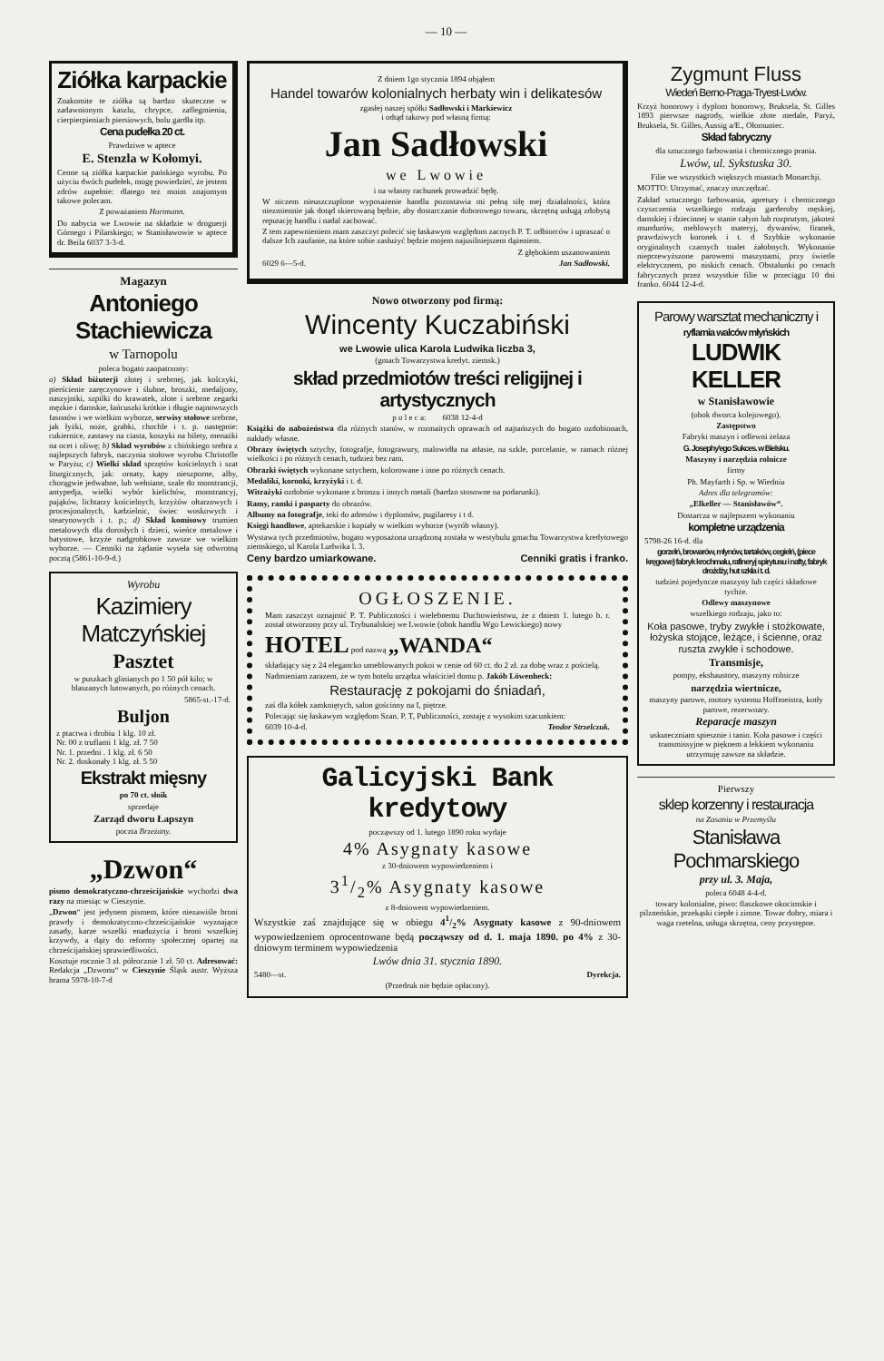— 10 —
Ziółka karpackie
Znakomite te ziółka są bardzo skuteczne w zadawnionym kaszlu, chrypce, zaflegmieniu, cierpierpieniach piersiowych, bolu gardła itp.
Cena pudełka 20 ct.
Prawdziwe w aptece
E. Stenzla w Kołomyi.
Cenne są ziółka karpackie pańskiego wyrobu. Po użyciu dwóch pudełek, mogę powiedzieć, że jestem zdrów zupełnie: dlatego też moim znajomym takowe polecam.
Z poważaniem Hartmann.
Do nabycia we Lwowie na składzie w droguerji Górnego i Pilarskiego; w Stanisławowie w aptece dr. Beila 6037 3-3-d.
Magazyn
Antoniego Stachiewicza
w Tarnopolu
poleca bogato zaopatrzony:
a) Skład biżuterji złotej i srebrnej, jak kolczyki, pierścienie zaręczynowe i ślubne, broszki, medaljony, naszyjniki, szpilki do krawatek, złote i srebrne zegarki męzkie i damskie, łańcuszki krótkie i długie najnowszych fasonów i we wielkim wyborze, serwisy stołowe srebrne, jak łyżki, noże, grabki, chochle i t. p. następnie: cukiernice, zastawy na ciasta, koszyki na bilety, menażki na ocet i oliwę; b) Skład wyrobów z chińskiego srebra z najlepszych fabryk, naczynia stołowe wyrobu Christofle w Paryżu; c) Wielki skład sprzętów kościelnych i szat liturgicznych, jak: ornaty, kapy nieszporne, alby, chorągwie jedwabne, lub wełniane, szale do monstrancji, antypedja, wielki wybór kielichów, monstrancyj, pająków, lichtarzy kościelnych, krzyżów ołtarzowych i procesjonalnych, kadzielnic, świec woskowych i stearynowych i t. p.; d) Skład komisowy trumien metalowych dla dorosłych i dzieci, wieńce metalowe i batystowe, krzyże nadgrobkowe zawsze we wielkim wyborze. — Cenniki na żądanie wyseła się odwrotną pocztą (5861-10-9-d.)
Wyrobu
Kazimiery Matczyńskiej
Pasztet
w puszkach glinianych po 1 50 pół kilo; w blaszanych lutowanych, po różnych cenach.
5865-st.-17-d.
Buljon
z ptactwa i drobiu 1 klg. 10 zł.
Nr. 00 z truflami 1 klg. zł. 7 50
Nr. 1. przedni . 1 klg. zł. 6 50
Nr. 2. doskonały 1 klg. zł. 5 50
Ekstrakt mięsny
po 70 ct. słoik
sprzedaje
Zarząd dworu Łapszyn
poczta Brzeżany.
„Dzwon“
pismo demokratyczno-chrześcijańskie wychodzi dwa razy na miesiąc w Cieszynie.
„Dzwon“ jest jedynem pismem, które niezawiśle broni prawdy i demokratyczno-chrześcijańskie wyznające zasady, karze wszelki enadużycia i broni wszelkiej krzywdy, a dąży do reformy społecznej opartej na chrześcijańskiej sprawiedliwości.
Kosztuje rocznie 3 zł. półrocznie 1 zł. 50 ct. Adresować: Redakcja „Dzwonu“ w Cieszynie Śląsk austr. Wyższa brama 5978-10-7-d
Z dniem 1go stycznia 1894 objąłem
Handel towarów kolonialnych herbaty win i delikatesów
zgasłej naszej spółki Sadłowski i Markiewicz
i odtąd takowy pod własną firmą:
Jan Sadłowski
we Lwowie
i na własny rachunek prowadzić będę.
W niczem nieuszczuplone wyposażenie handlu pozostawia mi pełną siłę mej działalności, która niezmiennie jak dotąd skierowaną będzie, aby dostarczanie doborowego towaru, skrzętną usługą zdobytą reputację handlu i nadal zachować.
Z tem zapewnieniem mam zaszczyt polecić się łaskawym względom zacnych P. T. odbiorców i upraszać o dalsze Ich zaufanie, na które sobie zasłużyć będzie mojem najusilniejszem dążeniem.
Z głębokiem uszanowaniem
6029 6—5-d. Jan Sadłowski.
Nowo otworzony pod firmą:
Wincenty Kuczabiński
we Lwowie ulica Karola Ludwika liczba 3,
(gmach Towarzystwa kredyt. ziemsk.)
skład przedmiotów treści religijnej i artystycznych
p o l e c a: 6038 12-4-d
Książki do nabożeństwa dla różnych stanów, w rozmaitych oprawach od najtańszych do bogato ozdobionach, nakłady własne.
Obrazy świętych sztychy, fotografje, fotograwury, malowidła na atłasie, na szkle, porcelanie, w ramach różnej wielkości i po różnych cenach, tudzież bez ram.
Obrazki świętych wykonane sztychem, kolorowane i inne po różnych cenach.
Medaliki, koronki, krzyżyki i t. d.
Witrażyki ozdobnie wykonane z bronzu i innych metali (bardzo stosowne na podarunki).
Ramy, ramki i pasparty do obrazów.
Albumy na fotografje, teki do adresów i dyplomów, pugilaresy i t d.
Księgi handlowe, aptekarskie i kopiały w wielkim wyborze (wyrób własny).
Wystawa tych przedmiotów, bogato wyposażona urządzoną została w westybulu gmachu Towarzystwa kredytowego ziemskiego, ul Karola Ludwika l. 3.
Ceny bardzo umiarkowane. Cenniki gratis i franko.
OGŁOSZENIE.
Mam zaszczyt oznajmić P. T. Publiczności i wielebnemu Duchowieństwu, że z dniem 1. lutego b. r. został otworzony przy ul. Trybunalskiej we Lwowie (obok handlu Wgo Lewickiego) nowy
HOTEL pod nazwą „WANDA“
składający się z 24 elegancko umeblowanych pokoi w cenie od 60 ct. do 2 zł. za dobę wraz z pościelą.
Nadmieniam zarazem, że w tym hotelu urządza właściciel domu p. Jakób Löwenheck:
Restaurację z pokojami do śniadań,
zaś dla kółek zamkniętych, salon gościnny na I, piętrze.
Polecając się łaskawym względom Szan. P. T, Publiczności, zostaję z wysokim szacunkiem:
6039 10-4-d. Teodor Strzelczuk.
Galicyjski Bank kredytowy
począwszy od 1. lutego 1890 roku wydaje
4% Asygnaty kasowe
z 30-dniowem wypowiedzeniem i
31/2% Asygnaty kasowe
z 8-dniowem wypowiedzeniem.
Wszystkie zaś znajdujące się w obiegu 41/2% Asygnaty kasowe z 90-dniowem wypowiedzeniem oprocentowane będą począwszy od d. 1. maja 1890. po 4% z 30-dniowym terminem wypowiedzenia
Lwów dnia 31. stycznia 1890.
5480—st. Dyrekcja.
(Przedruk nie będzie opłacony).
Zygmunt Fluss
Wiedeń Berno-Praga-Tryest-Lwów.
Krzyż honorowy i dyplom honorowy, Bruksela, St. Gilles 1893 pierwsze nagrody, wielkie złote medale, Paryż, Bruksela, St. Gilles, Aussig a/E., Ołomuniec.
Skład fabryczny
dla sztucznego farbowania i chemicznego prania.
Lwów, ul. Sykstuska 30.
Filie we wszystkich większych miastach Monarchji.
MOTTO: Utrzymać, znaczy oszczędzać.
Zakład sztucznego farbowania, apretury i chemicznego czyszczenia wszelkiego rodzaju garderoby męskiej, damskiej i dziecinnej w stanie całym lub rozprutym, jakoteż mundurów, meblowych materyj, dywanów, firanek, prawdziwych koronek i t. d Szybkie wykonanie oryginalnych czarnych toalet żałobnych. Wykonanie nieprzewyższone parowemi maszynami, przy świetle elektrycznem, po niskich cenach. Obstalunki po cenach fabrycznych przez wszystkie filie w przeciągu 10 dni franko. 6044 12-4-d.
Parowy warsztat mechaniczny i
ryflarnia walców młyńskich
LUDWIK KELLER
w Stanisławowie
(obok dworca kolejowego).
Zastępstwo
Fabryki maszyn i odlewni żelaza
G. Josephy'ego Sukces. w Bielsku.
Maszyny i narzędzia rolnicze
firmy
Ph. Mayfarth i Sp. w Wiedniu
Adres dla telegramów:
„Elkeller — Stanisławów“.
Dostarcza w najlepszem wykonaniu
kompletne urządzenia
5798-26 16-d. dla
gorzelń, browarów, młynów, tartaków, cegielń, (piece kręgowe) fabryk krochmalu, rafineryj spirytusu i nafty, fabryk drożdży, hut szkła i t. d.
tudzież pojedyncze maszyny lub części składowe tychże.
Odlewy maszynowe
wszelkiego rodzaju, jako to:
Koła pasowe, tryby zwykłe i stożkowate, łożyska stojące, leżące, i ścienne, oraz ruszta zwykłe i schodowe.
Transmisje,
pompy, ekshaustory, maszyny rolnicze
narzędzia wiertnicze,
maszyny parowe, motory systemu Hoffmeistra, kotły parowe, rezerwoary.
Reparacje maszyn
uskuteczniam spiesznie i tanio. Koła pasowe i części transmissyjne w pięknem a lekkiem wykonaniu utrzymuję zawsze na składzie.
Pierwszy
sklep korzenny i restauracja
na Zasaniu w Przemyślu
Stanisława Pochmarskiego
przy ul. 3. Maja,
poleca 6048 4-4-d.
towary kolonialne, piwo: flaszkowe okocimskie i pilzneńskie, przekąski ciepłe i zimne. Towar dobry, miara i waga rzetelna, usługa skrzętna, ceny przystępne.